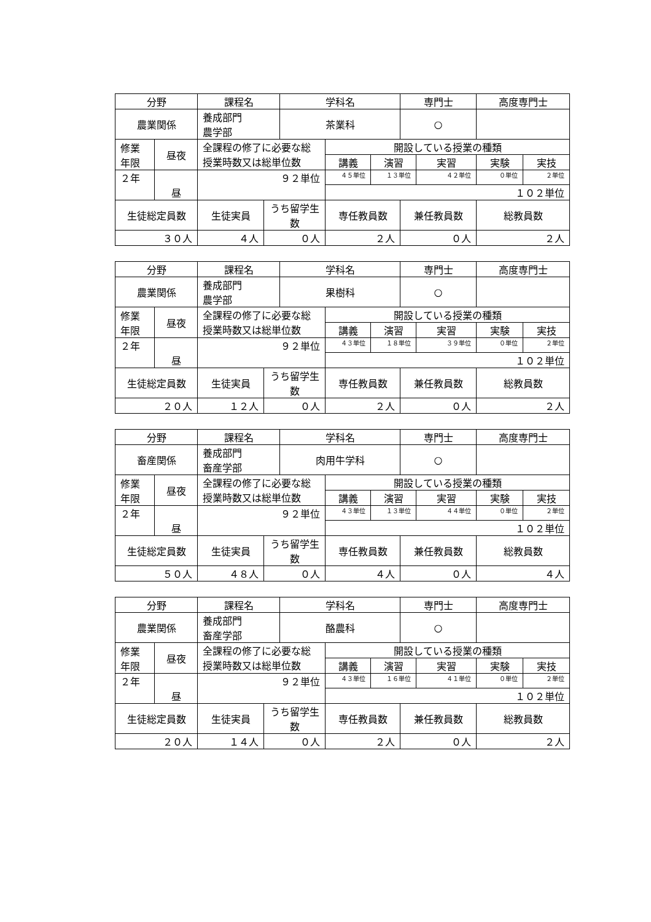| 分野 | | 課程名 | | 学科名 | | | 専門士 | | 高度専門士 | |
| 農業関係 | | 養成部門 農学部 | | 茶業科 | | | ○ | | | |
| 修業 年限 | 昼夜 | 全課程の修了に必要な総授業時数又は総単位数 | | | 開設している授業の種類 | | | | | |
| | | | | | 講義 | 演習 | | 実習 | 実験 | 実技 |
| ２年 | 昼 | ９２単位 | | | ４５単位 | １３単位 | | ４２単位 | ０単位 | ２単位 |
| | | | | | １０２単位 | | | | | |
| 生徒総定員数 | | 生徒実員 | うち留学生数 | | 専任教員数 | | 兼任教員数 | | 総教員数 | |
| ３０人 | | ４人 | ０人 | | ２人 | | ０人 | | ２人 | |
| 分野 | | 課程名 | | 学科名 | | | 専門士 | | 高度専門士 | |
| 農業関係 | | 養成部門 農学部 | | 果樹科 | | | ○ | | | |
| 修業 年限 | 昼夜 | 全課程の修了に必要な総授業時数又は総単位数 | | | 開設している授業の種類 | | | | | |
| | | | | | 講義 | 演習 | | 実習 | 実験 | 実技 |
| ２年 | 昼 | ９２単位 | | | ４３単位 | １８単位 | | ３９単位 | ０単位 | ２単位 |
| | | | | | １０２単位 | | | | | |
| 生徒総定員数 | | 生徒実員 | うち留学生数 | | 専任教員数 | | 兼任教員数 | | 総教員数 | |
| ２０人 | | １２人 | ０人 | | ２人 | | ０人 | | ２人 | |
| 分野 | | 課程名 | | 学科名 | | | 専門士 | | 高度専門士 | |
| 畜産関係 | | 養成部門 畜産学部 | | 肉用牛学科 | | | ○ | | | |
| 修業 年限 | 昼夜 | 全課程の修了に必要な総授業時数又は総単位数 | | | 開設している授業の種類 | | | | | |
| | | | | | 講義 | 演習 | | 実習 | 実験 | 実技 |
| ２年 | 昼 | ９２単位 | | | ４３単位 | １３単位 | | ４４単位 | ０単位 | ２単位 |
| | | | | | １０２単位 | | | | | |
| 生徒総定員数 | | 生徒実員 | うち留学生数 | | 専任教員数 | | 兼任教員数 | | 総教員数 | |
| ５０人 | | ４８人 | ０人 | | ４人 | | ０人 | | ４人 | |
| 分野 | | 課程名 | | 学科名 | | | 専門士 | | 高度専門士 | |
| 農業関係 | | 養成部門 畜産学部 | | 酪農科 | | | ○ | | | |
| 修業 年限 | 昼夜 | 全課程の修了に必要な総授業時数又は総単位数 | | | 開設している授業の種類 | | | | | |
| | | | | | 講義 | 演習 | | 実習 | 実験 | 実技 |
| ２年 | 昼 | ９２単位 | | | ４３単位 | １６単位 | | ４１単位 | ０単位 | ２単位 |
| | | | | | １０２単位 | | | | | |
| 生徒総定員数 | | 生徒実員 | うち留学生数 | | 専任教員数 | | 兼任教員数 | | 総教員数 | |
| ２０人 | | １４人 | ０人 | | ２人 | | ０人 | | ２人 | |